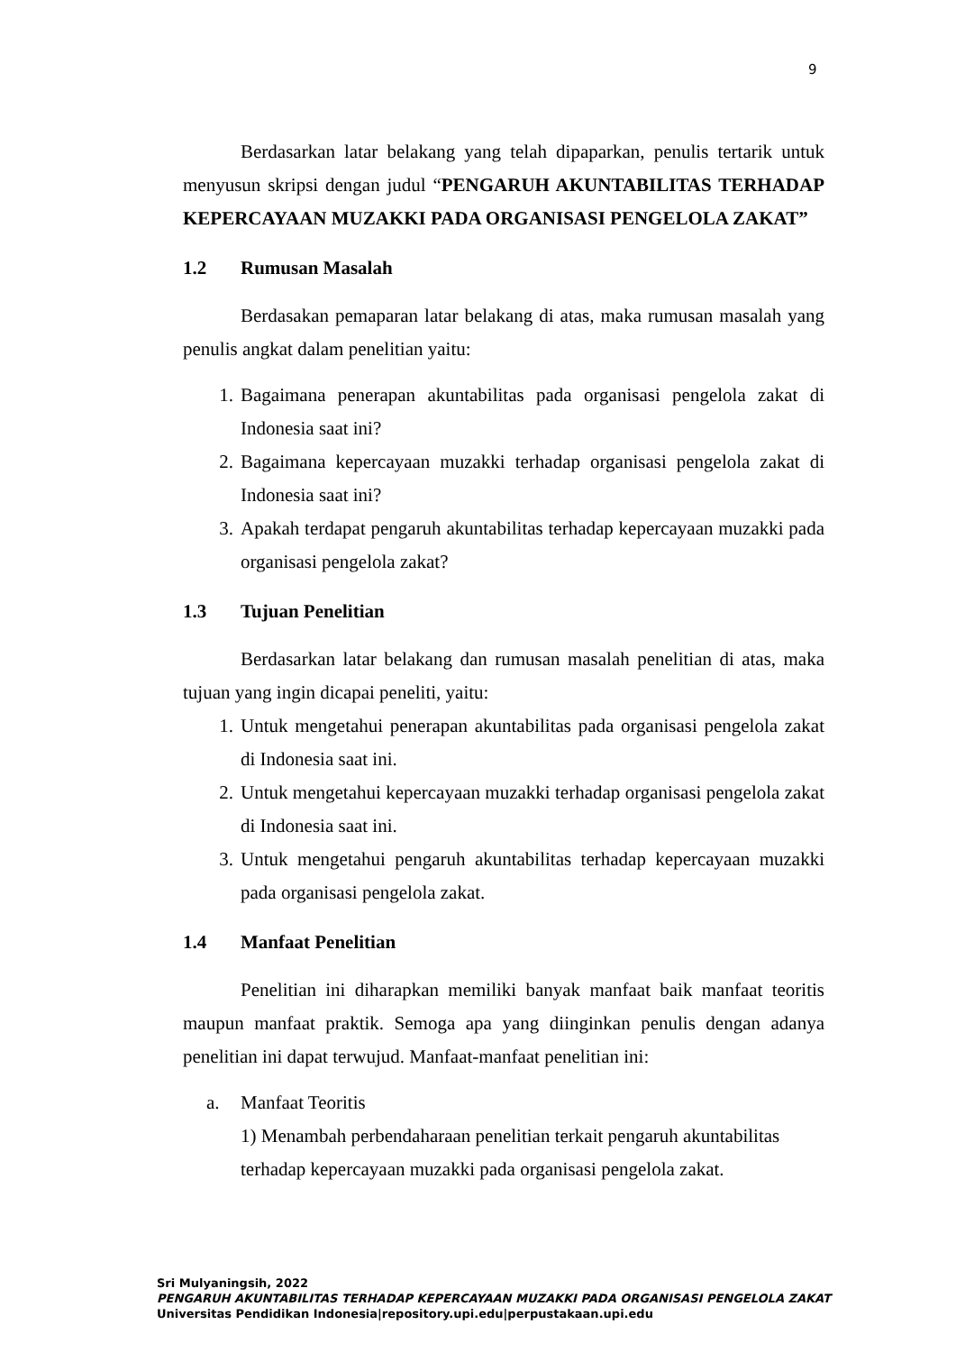9
Berdasarkan latar belakang yang telah dipaparkan, penulis tertarik untuk menyusun skripsi dengan judul “PENGARUH AKUNTABILITAS TERHADAP KEPERCAYAAN MUZAKKI PADA ORGANISASI PENGELOLA ZAKAT”
1.2 Rumusan Masalah
Berdasakan pemaparan latar belakang di atas, maka rumusan masalah yang penulis angkat dalam penelitian yaitu:
1. Bagaimana penerapan akuntabilitas pada organisasi pengelola zakat di Indonesia saat ini?
2. Bagaimana kepercayaan muzakki terhadap organisasi pengelola zakat di Indonesia saat ini?
3. Apakah terdapat pengaruh akuntabilitas terhadap kepercayaan muzakki pada organisasi pengelola zakat?
1.3 Tujuan Penelitian
Berdasarkan latar belakang dan rumusan masalah penelitian di atas, maka tujuan yang ingin dicapai peneliti, yaitu:
1. Untuk mengetahui penerapan akuntabilitas pada organisasi pengelola zakat di Indonesia saat ini.
2. Untuk mengetahui kepercayaan muzakki terhadap organisasi pengelola zakat di Indonesia saat ini.
3. Untuk mengetahui pengaruh akuntabilitas terhadap kepercayaan muzakki pada organisasi pengelola zakat.
1.4 Manfaat Penelitian
Penelitian ini diharapkan memiliki banyak manfaat baik manfaat teoritis maupun manfaat praktik. Semoga apa yang diinginkan penulis dengan adanya penelitian ini dapat terwujud. Manfaat-manfaat penelitian ini:
a. Manfaat Teoritis
1) Menambah perbendaharaan penelitian terkait pengaruh akuntabilitas
terhadap kepercayaan muzakki pada organisasi pengelola zakat.
Sri Mulyaningsih, 2022
PENGARUH AKUNTABILITAS TERHADAP KEPERCAYAAN MUZAKKI PADA ORGANISASI PENGELOLA ZAKAT
Universitas Pendidikan Indonesia|repository.upi.edu|perpustakaan.upi.edu